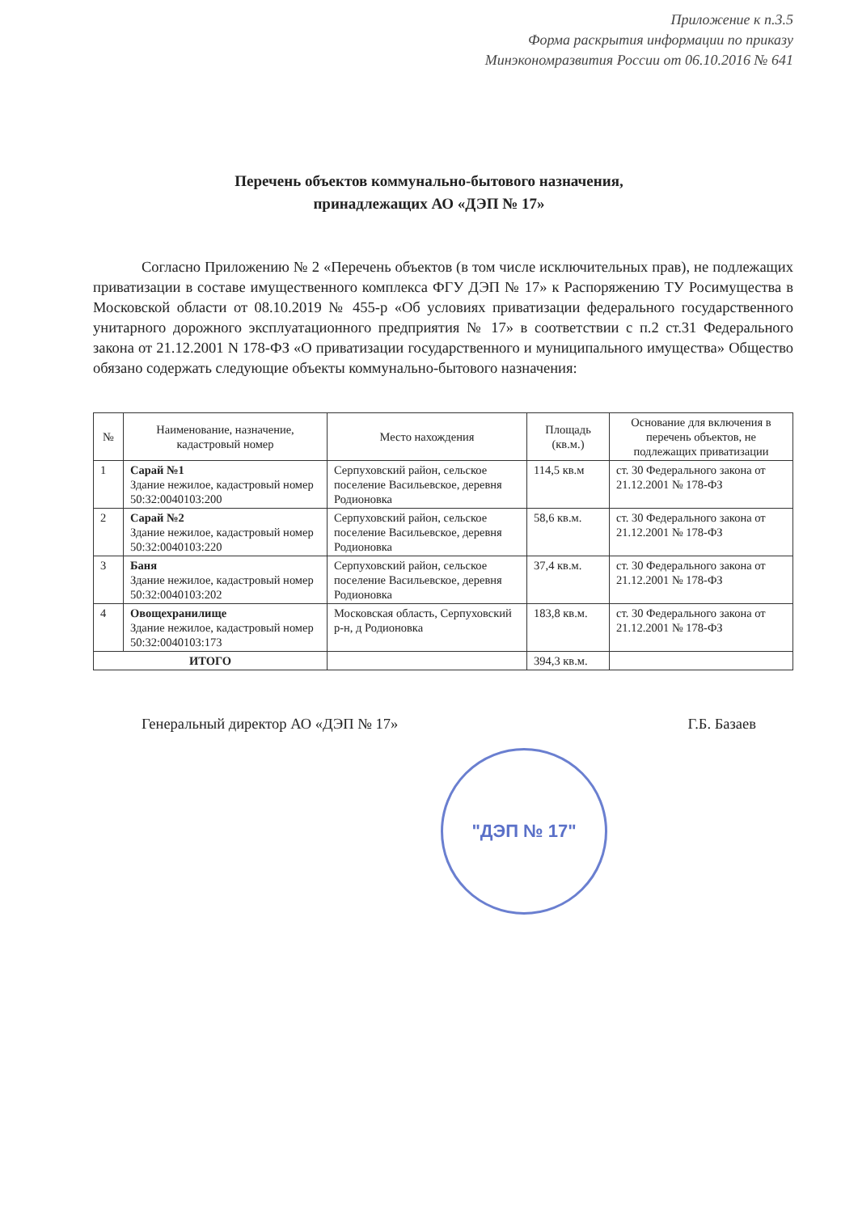Приложение к п.3.5
Форма раскрытия информации по приказу
Минэкономразвития России от 06.10.2016 № 641
Перечень объектов коммунально-бытового назначения,
принадлежащих АО «ДЭП № 17»
Согласно Приложению № 2 «Перечень объектов (в том числе исключительных прав), не подлежащих приватизации в составе имущественного комплекса ФГУ ДЭП № 17» к Распоряжению ТУ Росимущества в Московской области от 08.10.2019 № 455-р «Об условиях приватизации федерального государственного унитарного дорожного эксплуатационного предприятия № 17» в соответствии с п.2 ст.31 Федерального закона от 21.12.2001 N 178-ФЗ «О приватизации государственного и муниципального имущества» Общество обязано содержать следующие объекты коммунально-бытового назначения:
| № | Наименование, назначение, кадастровый номер | Место нахождения | Площадь (кв.м.) | Основание для включения в перечень объектов, не подлежащих приватизации |
| --- | --- | --- | --- | --- |
| 1 | Сарай №1 Здание нежилое, кадастровый номер 50:32:0040103:200 | Серпуховский район, сельское поселение Васильевское, деревня Родионовка | 114,5 кв.м | ст. 30 Федерального закона от 21.12.2001 № 178-ФЗ |
| 2 | Сарай №2 Здание нежилое, кадастровый номер 50:32:0040103:220 | Серпуховский район, сельское поселение Васильевское, деревня Родионовка | 58,6 кв.м. | ст. 30 Федерального закона от 21.12.2001 № 178-ФЗ |
| 3 | Баня Здание нежилое, кадастровый номер 50:32:0040103:202 | Серпуховский район, сельское поселение Васильевское, деревня Родионовка | 37,4 кв.м. | ст. 30 Федерального закона от 21.12.2001 № 178-ФЗ |
| 4 | Овощехранилище Здание нежилое, кадастровый номер 50:32:0040103:173 | Московская область, Серпуховский р-н, д Родионовка | 183,8 кв.м. | ст. 30 Федерального закона от 21.12.2001 № 178-ФЗ |
| ИТОГО | | | 394,3 кв.м. | |
Генеральный директор АО «ДЭП № 17» Г.Б. Базаев
"ДЭП № 17"